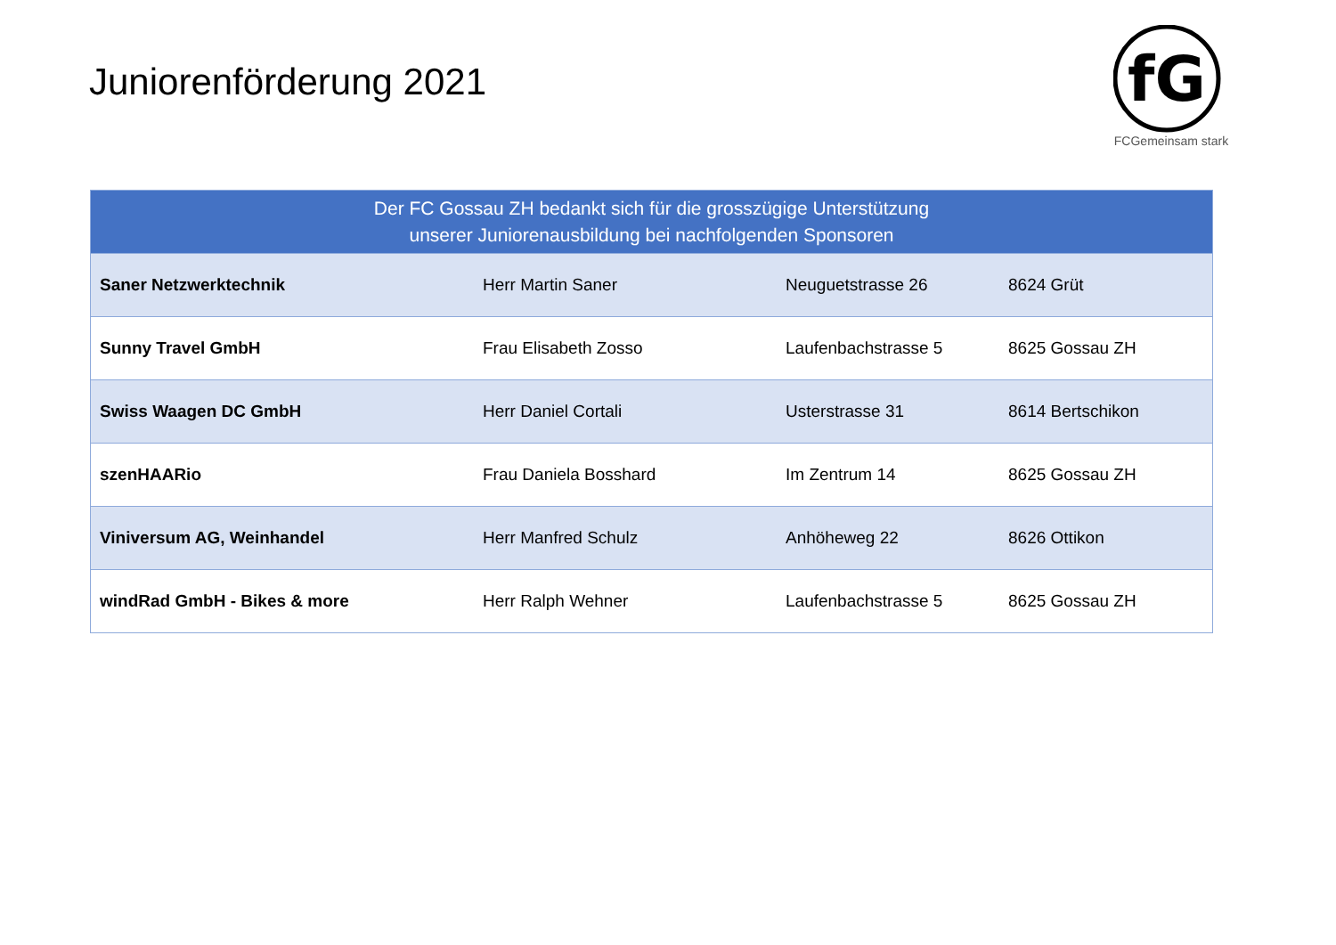Juniorenförderung 2021
fG
FCGemeinsam stark
| Der FC Gossau ZH bedankt sich für die grosszügige Unterstützung unserer Juniorenausbildung bei nachfolgenden Sponsoren | | | |
| --- | --- | --- | --- |
| Saner Netzwerktechnik | Herr Martin Saner | Neuguetstrasse 26 | 8624 Grüt |
| Sunny Travel GmbH | Frau Elisabeth Zosso | Laufenbachstrasse 5 | 8625 Gossau ZH |
| Swiss Waagen DC GmbH | Herr Daniel Cortali | Usterstrasse 31 | 8614 Bertschikon |
| szenHAARio | Frau Daniela Bosshard | Im Zentrum 14 | 8625 Gossau ZH |
| Viniversum AG, Weinhandel | Herr Manfred Schulz | Anhöheweg 22 | 8626 Ottikon |
| windRad GmbH - Bikes & more | Herr Ralph Wehner | Laufenbachstrasse 5 | 8625 Gossau ZH |